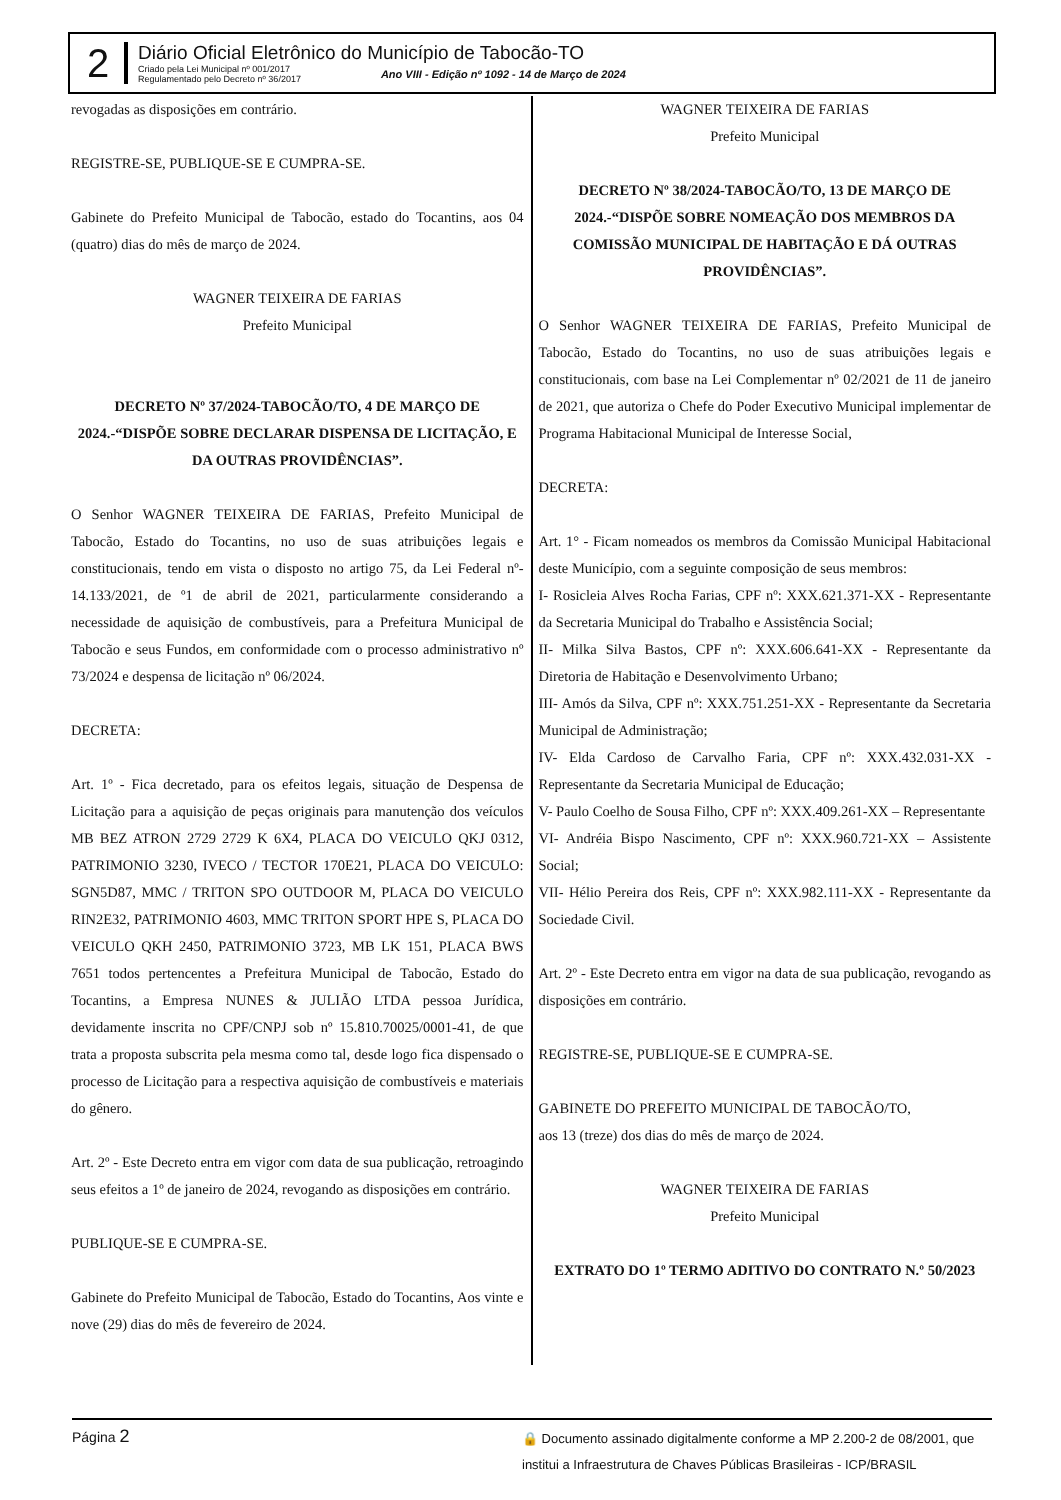2
Diário Oficial Eletrônico do Município de Tabocão-TO
Criado pela Lei Municipal nº 001/2017
Regulamentado pelo Decreto nº 36/2017
Ano VIII - Edição nº 1092 - 14 de Março de 2024
revogadas as disposições em contrário.
REGISTRE-SE, PUBLIQUE-SE E CUMPRA-SE.
Gabinete do Prefeito Municipal de Tabocão, estado do Tocantins, aos 04 (quatro) dias do mês de março de 2024.
WAGNER TEIXEIRA DE FARIAS
Prefeito Municipal
DECRETO Nº 37/2024-TABOCÃO/TO, 4 DE MARÇO DE 2024.-“DISPÕE SOBRE DECLARAR DISPENSA DE LICITAÇÃO, E DA OUTRAS PROVIDÊNCIAS”.
O Senhor WAGNER TEIXEIRA DE FARIAS, Prefeito Municipal de Tabocão, Estado do Tocantins, no uso de suas atribuições legais e constitucionais, tendo em vista o disposto no artigo 75, da Lei Federal nº- 14.133/2021, de º1 de abril de 2021, particularmente considerando a necessidade de aquisição de combustíveis, para a Prefeitura Municipal de Tabocão e seus Fundos, em conformidade com o processo administrativo nº 73/2024 e despensa de licitação nº 06/2024.
DECRETA:
Art. 1º - Fica decretado, para os efeitos legais, situação de Despensa de Licitação para a aquisição de peças originais para manutenção dos veículos MB BEZ ATRON 2729 2729 K 6X4, PLACA DO VEICULO QKJ 0312, PATRIMONIO 3230, IVECO / TECTOR 170E21, PLACA DO VEICULO: SGN5D87, MMC / TRITON SPO OUTDOOR M, PLACA DO VEICULO RIN2E32, PATRIMONIO 4603, MMC TRITON SPORT HPE S, PLACA DO VEICULO QKH 2450, PATRIMONIO 3723, MB LK 151, PLACA BWS 7651 todos pertencentes a Prefeitura Municipal de Tabocão, Estado do Tocantins, a Empresa NUNES & JULIÃO LTDA pessoa Jurídica, devidamente inscrita no CPF/CNPJ sob nº 15.810.70025/0001-41, de que trata a proposta subscrita pela mesma como tal, desde logo fica dispensado o processo de Licitação para a respectiva aquisição de combustíveis e materiais do gênero.
Art. 2º - Este Decreto entra em vigor com data de sua publicação, retroagindo seus efeitos a 1º de janeiro de 2024, revogando as disposições em contrário.
PUBLIQUE-SE E CUMPRA-SE.
Gabinete do Prefeito Municipal de Tabocão, Estado do Tocantins, Aos vinte e nove (29) dias do mês de fevereiro de 2024.
WAGNER TEIXEIRA DE FARIAS
Prefeito Municipal
DECRETO Nº 38/2024-TABOCÃO/TO, 13 DE MARÇO DE 2024.-“DISPÕE SOBRE NOMEAÇÃO DOS MEMBROS DA COMISSÃO MUNICIPAL DE HABITAÇÃO E DÁ OUTRAS PROVIDÊNCIAS”.
O Senhor WAGNER TEIXEIRA DE FARIAS, Prefeito Municipal de Tabocão, Estado do Tocantins, no uso de suas atribuições legais e constitucionais, com base na Lei Complementar nº 02/2021 de 11 de janeiro de 2021, que autoriza o Chefe do Poder Executivo Municipal implementar de Programa Habitacional Municipal de Interesse Social,
DECRETA:
Art. 1° - Ficam nomeados os membros da Comissão Municipal Habitacional deste Município, com a seguinte composição de seus membros:
I- Rosicleia Alves Rocha Farias, CPF nº: XXX.621.371-XX - Representante da Secretaria Municipal do Trabalho e Assistência Social;
II- Milka Silva Bastos, CPF nº: XXX.606.641-XX - Representante da Diretoria de Habitação e Desenvolvimento Urbano;
III- Amós da Silva, CPF nº: XXX.751.251-XX - Representante da Secretaria Municipal de Administração;
IV- Elda Cardoso de Carvalho Faria, CPF nº: XXX.432.031-XX - Representante da Secretaria Municipal de Educação;
V- Paulo Coelho de Sousa Filho, CPF nº: XXX.409.261-XX – Representante
VI- Andréia Bispo Nascimento, CPF nº: XXX.960.721-XX – Assistente Social;
VII- Hélio Pereira dos Reis, CPF nº: XXX.982.111-XX - Representante da Sociedade Civil.
Art. 2º - Este Decreto entra em vigor na data de sua publicação, revogando as disposições em contrário.
REGISTRE-SE, PUBLIQUE-SE E CUMPRA-SE.
GABINETE DO PREFEITO MUNICIPAL DE TABOCÃO/TO,
aos 13 (treze) dos dias do mês de março de 2024.
WAGNER TEIXEIRA DE FARIAS
Prefeito Municipal
EXTRATO DO 1º TERMO ADITIVO DO CONTRATO N.º 50/2023
Página 2
🔒 Documento assinado digitalmente conforme a MP 2.200-2 de 08/2001, que
institui a Infraestrutura de Chaves Públicas Brasileiras - ICP/BRASIL